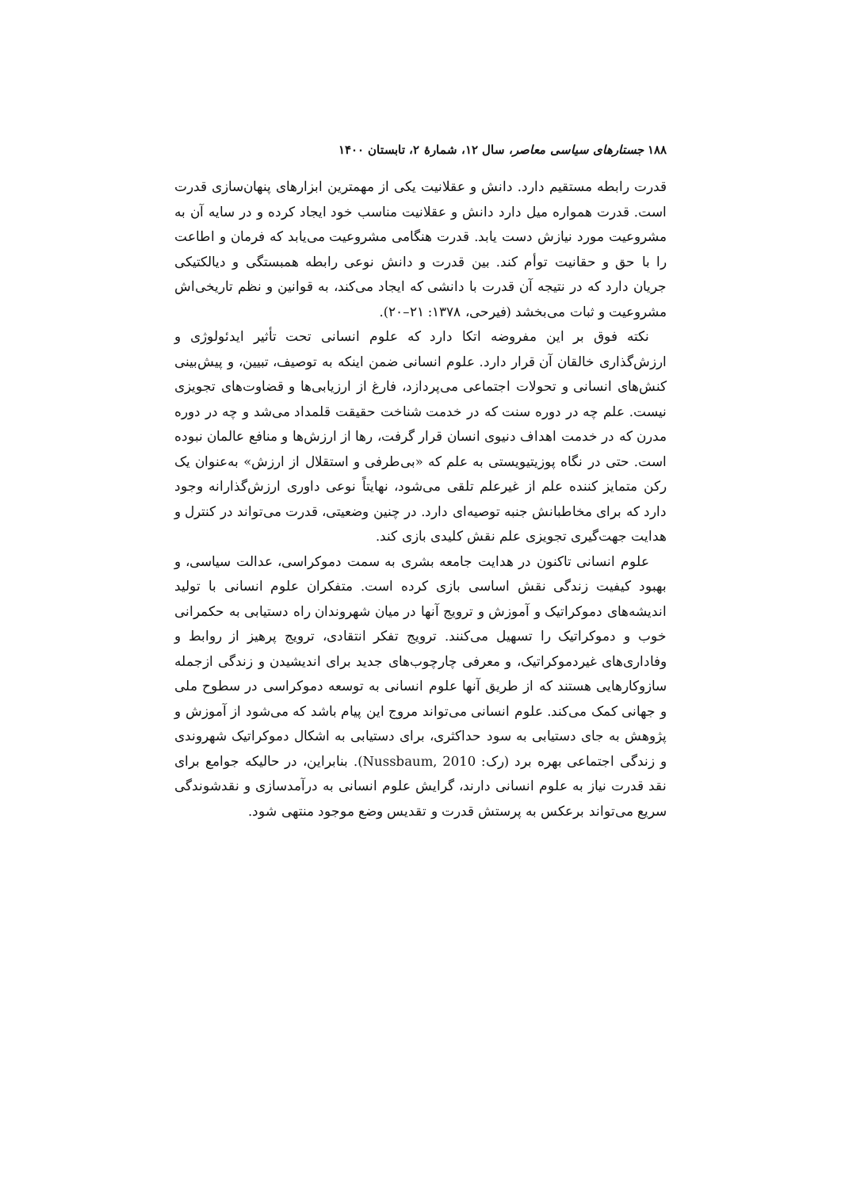۱۸۸ جستارهای سیاسی معاصر، سال ۱۲، شمارهٔ ۲، تابستان ۱۴۰۰
قدرت رابطه مستقیم دارد. دانش و عقلانیت یکی از مهمترین ابزارهای پنهان‌سازی قدرت است. قدرت همواره میل دارد دانش و عقلانیت مناسب خود ایجاد کرده و در سایه آن به مشروعیت مورد نیازش دست یابد. قدرت هنگامی مشروعیت می‌یابد که فرمان و اطاعت را با حق و حقانیت توأم کند. بین قدرت و دانش نوعی رابطه همبستگی و دیالکتیکی جریان دارد که در نتیجه آن قدرت با دانشی که ایجاد می‌کند، به قوانین و نظم تاریخی‌اش مشروعیت و ثبات می‌بخشد (فیرحی، ۱۳۷۸: ۲۱–۲۰).
نکته فوق بر این مفروضه اتکا دارد که علوم انسانی تحت تأثیر ایدئولوژی و ارزش‌گذاری خالقان آن قرار دارد. علوم انسانی ضمن اینکه به توصیف، تبیین، و پیش‌بینی کنش‌های انسانی و تحولات اجتماعی می‌پردازد، فارغ از ارزیابی‌ها و قضاوت‌های تجویزی نیست. علم چه در دوره سنت که در خدمت شناخت حقیقت قلمداد می‌شد و چه در دوره مدرن که در خدمت اهداف دنیوی انسان قرار گرفت، رها از ارزش‌ها و منافع عالمان نبوده است. حتی در نگاه پوزیتیویستی به علم که «بی‌طرفی و استقلال از ارزش» به‌عنوان یک رکن متمایز کننده علم از غیرعلم تلقی می‌شود، نهایتاً نوعی داوری ارزش‌گذارانه وجود دارد که برای مخاطبانش جنبه توصیه‌ای دارد. در چنین وضعیتی، قدرت می‌تواند در کنترل و هدایت جهت‌گیری تجویزی علم نقش کلیدی بازی کند.
علوم انسانی تاکنون در هدایت جامعه بشری به سمت دموکراسی، عدالت سیاسی، و بهبود کیفیت زندگی نقش اساسی بازی کرده است. متفکران علوم انسانی با تولید اندیشه‌های دموکراتیک و آموزش و ترویج آنها در میان شهروندان راه دستیابی به حکمرانی خوب و دموکراتیک را تسهیل می‌کنند. ترویج تفکر انتقادی، ترویج پرهیز از روابط و وفاداری‌های غیردموکراتیک، و معرفی چارچوب‌های جدید برای اندیشیدن و زندگی ازجمله سازوکارهایی هستند که از طریق آنها علوم انسانی به توسعه دموکراسی در سطوح ملی و جهانی کمک می‌کند. علوم انسانی می‌تواند مروج این پیام باشد که می‌شود از آموزش و پژوهش به جای دستیابی به سود حداکثری، برای دستیابی به اشکال دموکراتیک شهروندی و زندگی اجتماعی بهره برد (رک: Nussbaum, 2010). بنابراین، در حالیکه جوامع برای نقد قدرت نیاز به علوم انسانی دارند، گرایش علوم انسانی به درآمدسازی و نقدشوندگی سریع می‌تواند برعکس به پرستش قدرت و تقدیس وضع موجود منتهی شود.